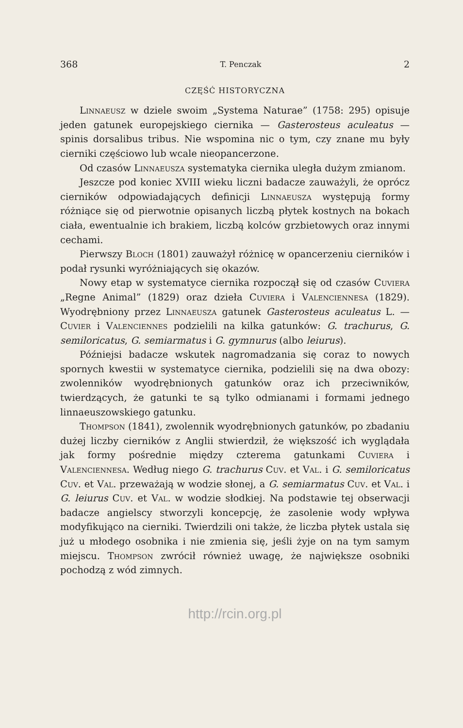368 T. Penczak 2
CZĘŚĆ HISTORYCZNA
Linnaeusz w dziele swoim „Systema Naturae” (1758: 295) opisuje jeden gatunek europejskiego ciernika — Gasterosteus aculeatus — spinis dorsalibus tribus. Nie wspomina nic o tym, czy znane mu były cierniki częściowo lub wcale nieopancerzone.
Od czasów Linnaeusza systematyka ciernika uległa dużym zmianom.
Jeszcze pod koniec XVIII wieku liczni badacze zauważyli, że oprócz cierników odpowiadających definicji Linnaeusza występują formy różniące się od pierwotnie opisanych liczbą płytek kostnych na bokach ciała, ewentualnie ich brakiem, liczbą kolców grzbietowych oraz innymi cechami.
Pierwszy Bloch (1801) zauważył różnicę w opancerzeniu cierników i podał rysunki wyróżniających się okazów.
Nowy etap w systematyce ciernika rozpoczął się od czasów Cuviera „Regne Animal” (1829) oraz dzieła Cuviera i Valenciennesa (1829). Wyodrębniony przez Linnaeusza gatunek Gasterosteus aculeatus L. — Cuvier i Valenciennes podzielili na kilka gatunków: G. trachurus, G. semiloricatus, G. semiarmatus i G. gymnurus (albo leiurus).
Późniejsi badacze wskutek nagromadzania się coraz to nowych spornych kwestii w systematyce ciernika, podzielili się na dwa obozy: zwolenników wyodrębnionych gatunków oraz ich przeciwników, twierdzących, że gatunki te są tylko odmianami i formami jednego linnaeuszowskiego gatunku.
Thompson (1841), zwolennik wyodrębnionych gatunków, po zbadaniu dużej liczby cierników z Anglii stwierdził, że większość ich wyglądała jak formy pośrednie między czterema gatunkami Cuviera i Valenciennesa. Według niego G. trachurus Cuv. et Val. i G. semiloricatus Cuv. et Val. przeważają w wodzie słonej, a G. semiarmatus Cuv. et Val. i G. leiurus Cuv. et Val. w wodzie słodkiej. Na podstawie tej obserwacji badacze angielscy stworzyli koncepcję, że zasolenie wody wpływa modyfikująco na cierniki. Twierdzili oni także, że liczba płytek ustala się już u młodego osobnika i nie zmienia się, jeśli żyje on na tym samym miejscu. Thompson zwrócił również uwagę, że największe osobniki pochodzą z wód zimnych.
http://rcin.org.pl